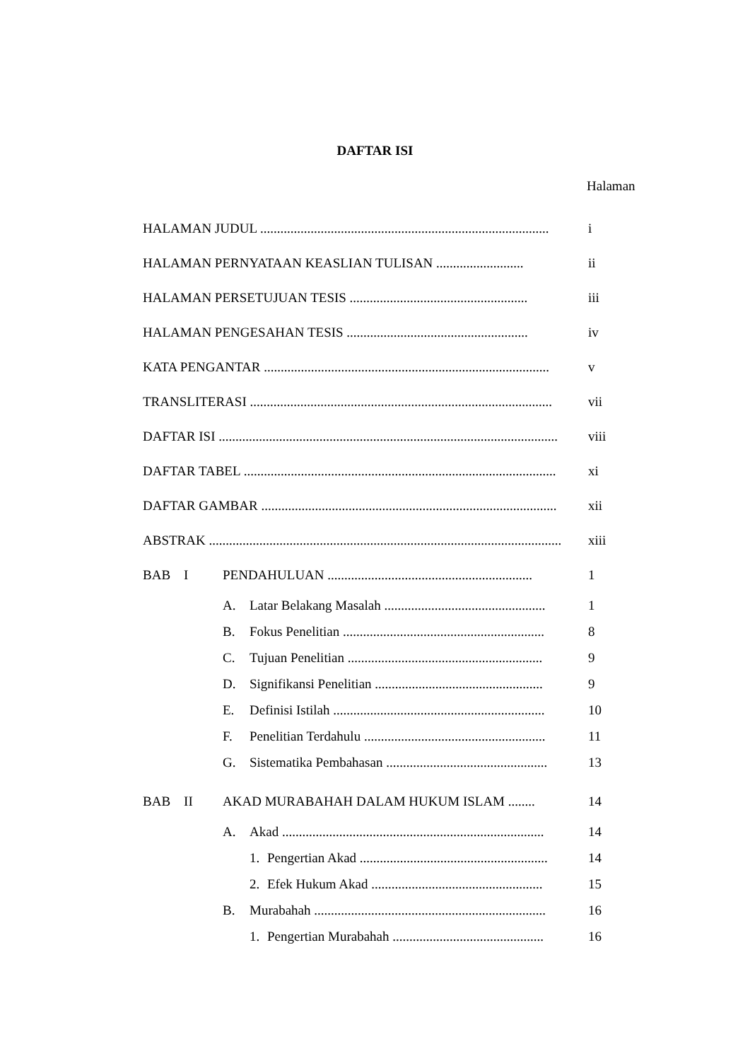DAFTAR ISI
Halaman
HALAMAN JUDUL ...................................................................................... i
HALAMAN PERNYATAAN KEASLIAN TULISAN .......................... ii
HALAMAN PERSETUJUAN TESIS ..................................................... iii
HALAMAN PENGESAHAN TESIS ...................................................... iv
KATA PENGANTAR ..................................................................................... v
TRANSLITERASI .......................................................................................... vii
DAFTAR ISI ..................................................................................................... viii
DAFTAR TABEL ............................................................................................. xi
DAFTAR GAMBAR ........................................................................................ xii
ABSTRAK ......................................................................................................... xiii
BAB I PENDAHULUAN ............................................................. 1
A. Latar Belakang Masalah ................................................ 1
B. Fokus Penelitian ............................................................ 8
C. Tujuan Penelitian .......................................................... 9
D. Signifikansi Penelitian .................................................. 9
E. Definisi Istilah ............................................................... 10
F. Penelitian Terdahulu ...................................................... 11
G. Sistematika Pembahasan ................................................ 13
BAB II AKAD MURABAHAH DALAM HUKUM ISLAM ........ 14
A. Akad .............................................................................. 14
1. Pengertian Akad ........................................................ 14
2. Efek Hukum Akad ................................................... 15
B. Murabahah ..................................................................... 16
1. Pengertian Murabahah ............................................. 16